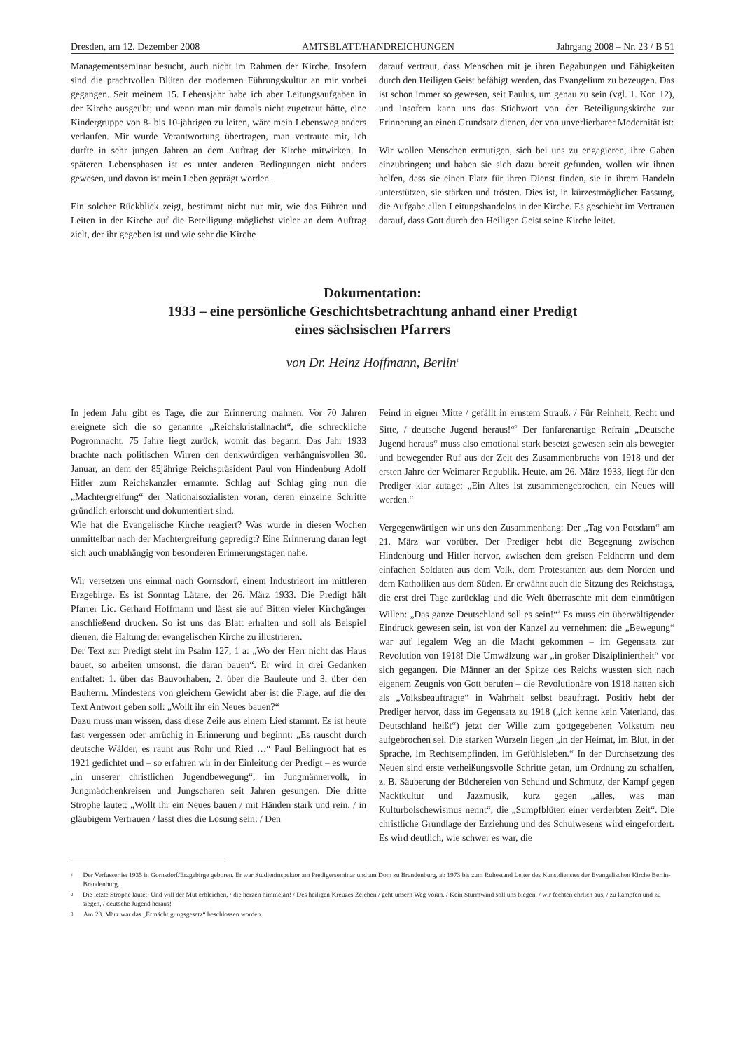Dresden, am 12. Dezember 2008 AMTSBLATT/HANDREICHUNGEN Jahrgang 2008 – Nr. 23 / B 51
Managementseminar besucht, auch nicht im Rahmen der Kirche. Insofern sind die prachtvollen Blüten der modernen Führungskultur an mir vorbei gegangen. Seit meinem 15. Lebensjahr habe ich aber Leitungsaufgaben in der Kirche ausgeübt; und wenn man mir damals nicht zugetraut hätte, eine Kindergruppe von 8- bis 10-jährigen zu leiten, wäre mein Lebensweg anders verlaufen. Mir wurde Verantwortung übertragen, man vertraute mir, ich durfte in sehr jungen Jahren an dem Auftrag der Kirche mitwirken. In späteren Lebensphasen ist es unter anderen Bedingungen nicht anders gewesen, und davon ist mein Leben geprägt worden.
Ein solcher Rückblick zeigt, bestimmt nicht nur mir, wie das Führen und Leiten in der Kirche auf die Beteiligung möglichst vieler an dem Auftrag zielt, der ihr gegeben ist und wie sehr die Kirche
darauf vertraut, dass Menschen mit je ihren Begabungen und Fähigkeiten durch den Heiligen Geist befähigt werden, das Evangelium zu bezeugen. Das ist schon immer so gewesen, seit Paulus, um genau zu sein (vgl. 1. Kor. 12), und insofern kann uns das Stichwort von der Beteiligungskirche zur Erinnerung an einen Grundsatz dienen, der von unverlierbarer Modernität ist:
Wir wollen Menschen ermutigen, sich bei uns zu engagieren, ihre Gaben einzubringen; und haben sie sich dazu bereit gefunden, wollen wir ihnen helfen, dass sie einen Platz für ihren Dienst finden, sie in ihrem Handeln unterstützen, sie stärken und trösten. Dies ist, in kürzestmöglicher Fassung, die Aufgabe allen Leitungshandelns in der Kirche. Es geschieht im Vertrauen darauf, dass Gott durch den Heiligen Geist seine Kirche leitet.
Dokumentation:
1933 – eine persönliche Geschichtsbetrachtung anhand einer Predigt
eines sächsischen Pfarrers
von Dr. Heinz Hoffmann, Berlin<sup>1</sup>
In jedem Jahr gibt es Tage, die zur Erinnerung mahnen. Vor 70 Jahren ereignete sich die so genannte „Reichskristallnacht“, die schreckliche Pogromnacht. 75 Jahre liegt zurück, womit das begann. Das Jahr 1933 brachte nach politischen Wirren den denkwürdigen verhängnisvollen 30. Januar, an dem der 85jährige Reichspräsident Paul von Hindenburg Adolf Hitler zum Reichskanzler ernannte. Schlag auf Schlag ging nun die „Machtergreifung“ der Nationalsozialisten voran, deren einzelne Schritte gründlich erforscht und dokumentiert sind.
Wie hat die Evangelische Kirche reagiert? Was wurde in diesen Wochen unmittelbar nach der Machtergreifung gepredigt? Eine Erinnerung daran legt sich auch unabhängig von besonderen Erinnerungstagen nahe.
Wir versetzen uns einmal nach Gornsdorf, einem Industrieort im mittleren Erzgebirge. Es ist Sonntag Lätare, der 26. März 1933. Die Predigt hält Pfarrer Lic. Gerhard Hoffmann und lässt sie auf Bitten vieler Kirchgänger anschließend drucken. So ist uns das Blatt erhalten und soll als Beispiel dienen, die Haltung der evangelischen Kirche zu illustrieren.
Der Text zur Predigt steht im Psalm 127, 1 a: „Wo der Herr nicht das Haus bauet, so arbeiten umsonst, die daran bauen“. Er wird in drei Gedanken entfaltet: 1. über das Bauvorhaben, 2. über die Bauleute und 3. über den Bauherrn. Mindestens von gleichem Gewicht aber ist die Frage, auf die der Text Antwort geben soll: „Wollt ihr ein Neues bauen?“
Dazu muss man wissen, dass diese Zeile aus einem Lied stammt. Es ist heute fast vergessen oder anrüchig in Erinnerung und beginnt: „Es rauscht durch deutsche Wälder, es raunt aus Rohr und Ried …“ Paul Bellingrodt hat es 1921 gedichtet und – so erfahren wir in der Einleitung der Predigt – es wurde „in unserer christlichen Jugendbewegung“, im Jungmännervolk, in Jungmädchenkreisen und Jungscharen seit Jahren gesungen. Die dritte Strophe lautet: „Wollt ihr ein Neues bauen / mit Händen stark und rein, / in gläubigem Vertrauen / lasst dies die Losung sein: / Den
Feind in eigner Mitte / gefällt in ernstem Strauß. / Für Reinheit, Recht und Sitte, / deutsche Jugend heraus!“<sup>2</sup> Der fanfarenartige Refrain „Deutsche Jugend heraus“ muss also emotional stark besetzt gewesen sein als bewegter und bewegender Ruf aus der Zeit des Zusammenbruchs von 1918 und der ersten Jahre der Weimarer Republik. Heute, am 26. März 1933, liegt für den Prediger klar zutage: „Ein Altes ist zusammengebrochen, ein Neues will werden.“
Vergegenwärtigen wir uns den Zusammenhang: Der „Tag von Potsdam“ am 21. März war vorüber. Der Prediger hebt die Begegnung zwischen Hindenburg und Hitler hervor, zwischen dem greisen Feldherrn und dem einfachen Soldaten aus dem Volk, dem Protestanten aus dem Norden und dem Katholiken aus dem Süden. Er erwähnt auch die Sitzung des Reichstags, die erst drei Tage zurücklag und die Welt überraschte mit dem einmütigen Willen: „Das ganze Deutschland soll es sein!“<sup>3</sup> Es muss ein überwältigender Eindruck gewesen sein, ist von der Kanzel zu vernehmen: die „Bewegung“ war auf legalem Weg an die Macht gekommen – im Gegensatz zur Revolution von 1918! Die Umwälzung war „in großer Diszipliniertheit“ vor sich gegangen. Die Männer an der Spitze des Reichs wussten sich nach eigenem Zeugnis von Gott berufen – die Revolutionäre von 1918 hatten sich als „Volksbeauftragte“ in Wahrheit selbst beauftragt. Positiv hebt der Prediger hervor, dass im Gegensatz zu 1918 („ich kenne kein Vaterland, das Deutschland heißt“) jetzt der Wille zum gottgegebenen Volkstum neu aufgebrochen sei. Die starken Wurzeln liegen „in der Heimat, im Blut, in der Sprache, im Rechtsempfinden, im Gefühlsleben.“ In der Durchsetzung des Neuen sind erste verheißungsvolle Schritte getan, um Ordnung zu schaffen, z. B. Säuberung der Büchereien von Schund und Schmutz, der Kampf gegen Nacktkultur und Jazzmusik, kurz gegen „alles, was man Kulturbolschewismus nennt“, die „Sumpfblüten einer verderbten Zeit“. Die christliche Grundlage der Erziehung und des Schulwesens wird eingefordert. Es wird deutlich, wie schwer es war, die
1 Der Verfasser ist 1935 in Gornsdorf/Erzgebirge geboren. Er war Studieninspektor am Predigerseminar und am Dom zu Brandenburg, ab 1973 bis zum Ruhestand Leiter des Kunstdienstes der Evangelischen Kirche Berlin-Brandenburg.
2 Die letzte Strophe lautet: Und will der Mut erbleichen, / die herzen himmelan! / Des heiligen Kreuzes Zeichen / geht unsern Weg voran. / Kein Sturmwind soll uns biegen, / wir fechten ehrlich aus, / zu kämpfen und zu siegen, / deutsche Jugend heraus!
3 Am 23. März war das „Ermächtigungsgesetz“ beschlossen worden.